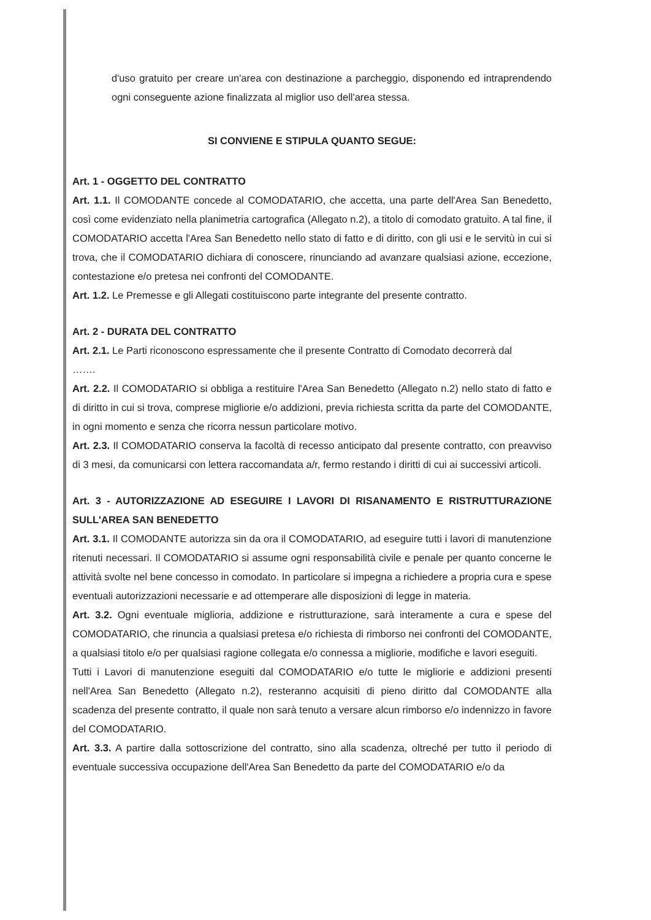d'uso gratuito per creare un'area con destinazione a parcheggio, disponendo ed intraprendendo ogni conseguente azione finalizzata al miglior uso dell'area stessa.
SI CONVIENE E STIPULA QUANTO SEGUE:
Art. 1 - OGGETTO DEL CONTRATTO
Art. 1.1. Il COMODANTE concede al COMODATARIO, che accetta, una parte dell'Area San Benedetto, così come evidenziato nella planimetria cartografica (Allegato n.2), a titolo di comodato gratuito. A tal fine, il COMODATARIO accetta l'Area San Benedetto nello stato di fatto e di diritto, con gli usi e le servitù in cui si trova, che il COMODATARIO dichiara di conoscere, rinunciando ad avanzare qualsiasi azione, eccezione, contestazione e/o pretesa nei confronti del COMODANTE.
Art. 1.2. Le Premesse e gli Allegati costituiscono parte integrante del presente contratto.
Art. 2 - DURATA DEL CONTRATTO
Art. 2.1. Le Parti riconoscono espressamente che il presente Contratto di Comodato decorrerà dal
…….
Art. 2.2. Il COMODATARIO si obbliga a restituire l'Area San Benedetto (Allegato n.2) nello stato di fatto e di diritto in cui si trova, comprese migliorie e/o addizioni, previa richiesta scritta da parte del COMODANTE, in ogni momento e senza che ricorra nessun particolare motivo.
Art. 2.3. Il COMODATARIO conserva la facoltà di recesso anticipato dal presente contratto, con preavviso di 3 mesi, da comunicarsi con lettera raccomandata a/r, fermo restando i diritti di cui ai successivi articoli.
Art. 3 - AUTORIZZAZIONE AD ESEGUIRE I LAVORI DI RISANAMENTO E RISTRUTTURAZIONE SULL'AREA SAN BENEDETTO
Art. 3.1. Il COMODANTE autorizza sin da ora il COMODATARIO, ad eseguire tutti i lavori di manutenzione ritenuti necessari. Il COMODATARIO si assume ogni responsabilità civile e penale per quanto concerne le attività svolte nel bene concesso in comodato. In particolare si impegna a richiedere a propria cura e spese eventuali autorizzazioni necessarie e ad ottemperare alle disposizioni di legge in materia.
Art. 3.2. Ogni eventuale miglioria, addizione e ristrutturazione, sarà interamente a cura e spese del COMODATARIO, che rinuncia a qualsiasi pretesa e/o richiesta di rimborso nei confronti del COMODANTE, a qualsiasi titolo e/o per qualsiasi ragione collegata e/o connessa a migliorie, modifiche e lavori eseguiti.
Tutti i Lavori di manutenzione eseguiti dal COMODATARIO e/o tutte le migliorie e addizioni presenti nell'Area San Benedetto (Allegato n.2), resteranno acquisiti di pieno diritto dal COMODANTE alla scadenza del presente contratto, il quale non sarà tenuto a versare alcun rimborso e/o indennizzo in favore del COMODATARIO.
Art. 3.3. A partire dalla sottoscrizione del contratto, sino alla scadenza, oltreché per tutto il periodo di eventuale successiva occupazione dell'Area San Benedetto da parte del COMODATARIO e/o da